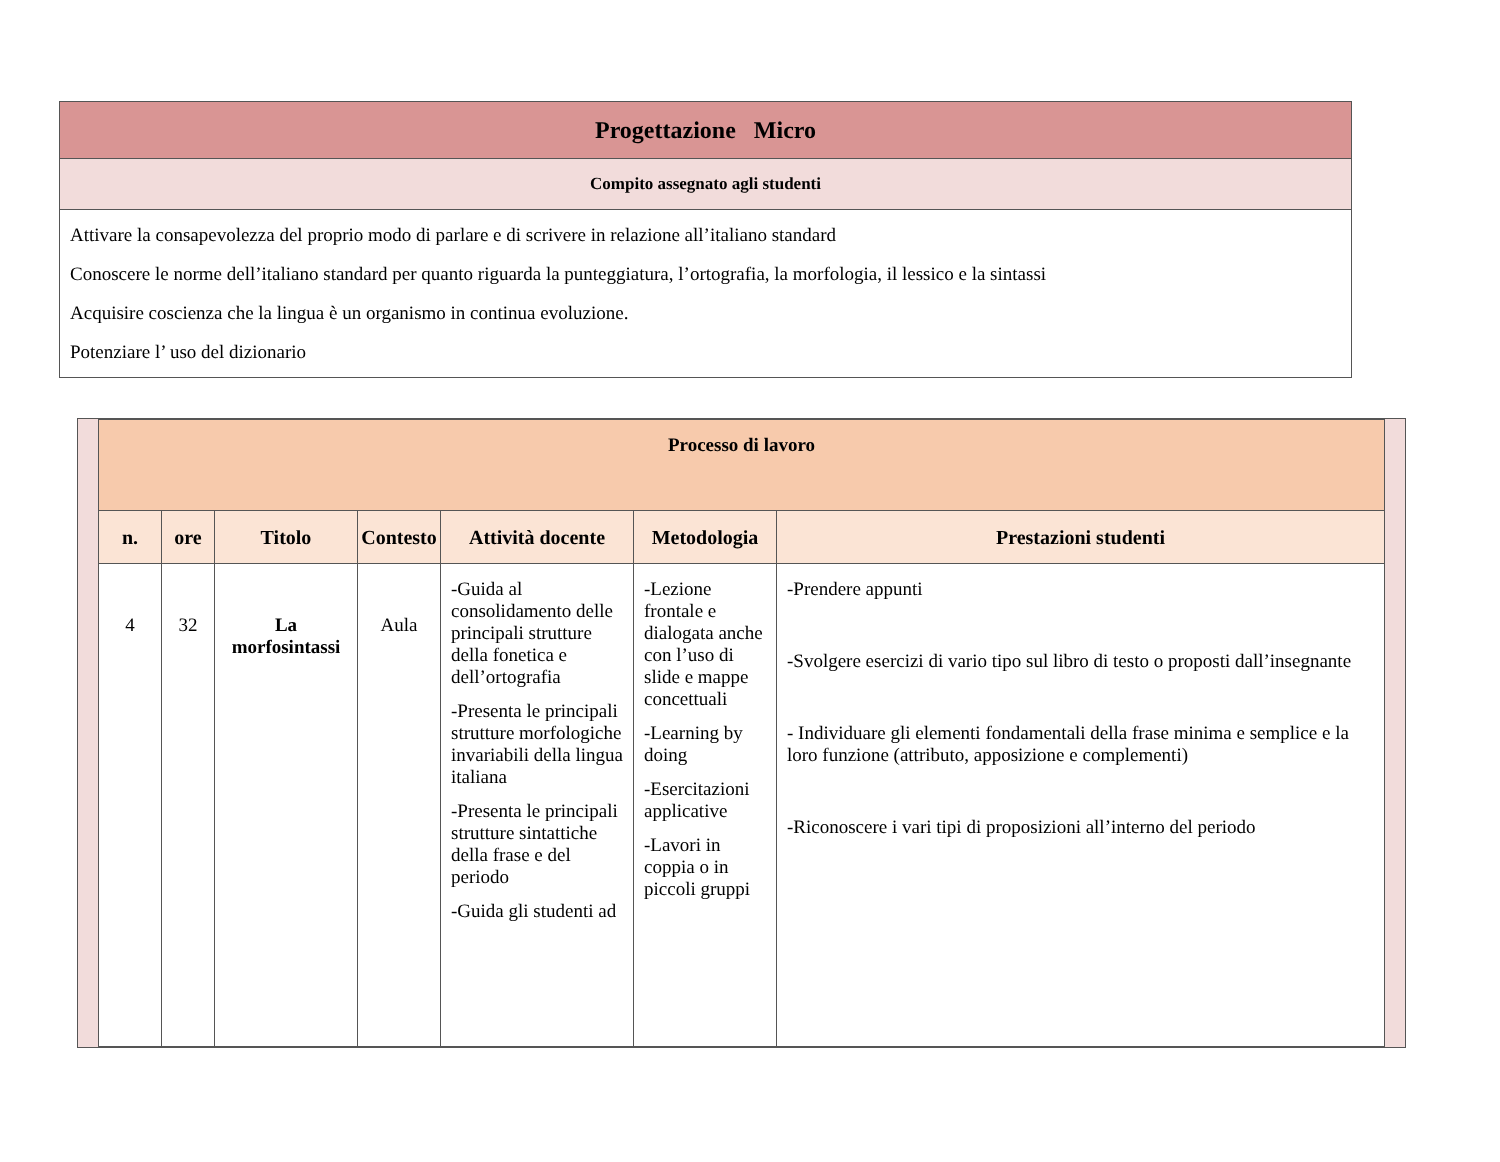| Progettazione Micro |
| Compito assegnato agli studenti |
| Attivare la consapevolezza del proprio modo di parlare e di scrivere in relazione all’italiano standard Conoscere le norme dell’italiano standard per quanto riguarda la punteggiatura, l’ortografia, la morfologia, il lessico e la sintassi Acquisire coscienza che la lingua è un organismo in continua evoluzione. Potenziare l’ uso del dizionario |
| Processo di lavoro | | | | | | |
| n. | ore | Titolo | Contesto | Attività docente | Metodologia | Prestazioni studenti |
| 4 | 32 | La morfosintassi | Aula | -Guida al consolidamento delle principali strutture della fonetica e dell’ortografia -Presenta le principali strutture morfologiche invariabili della lingua italiana -Presenta le principali strutture sintattiche della frase e del periodo -Guida gli studenti ad | -Lezione frontale e dialogata anche con l’uso di slide e mappe concettuali -Learning by doing -Esercitazioni applicative -Lavori in coppia o in piccoli gruppi | -Prendere appunti -Svolgere esercizi di vario tipo sul libro di testo o proposti dall’insegnante - Individuare gli elementi fondamentali della frase minima e semplice e la loro funzione (attributo, apposizione e complementi) -Riconoscere i vari tipi di proposizioni all’interno del periodo |